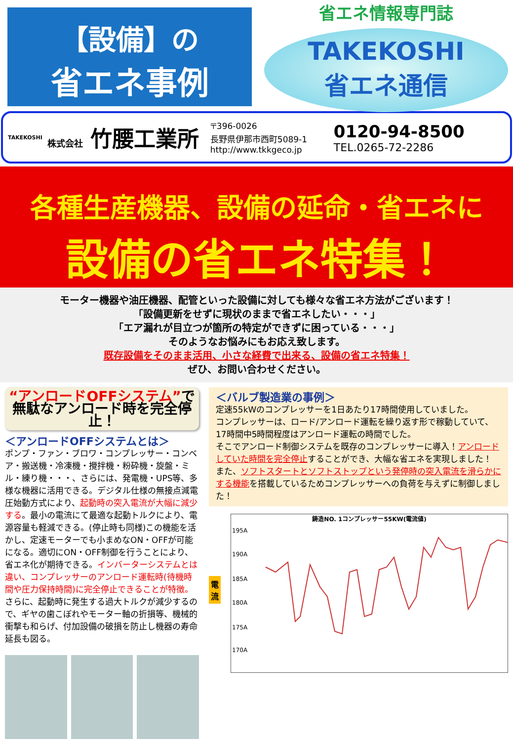【設備】の
省エネ事例
省エネ情報専門誌
TAKEKOSHI
省エネ通信
TAKEKOSHI
株式会社 竹腰工業所
〒396-0026
長野県伊那市西町5089-1
http://www.tkkgeco.jp
0120-94-8500
TEL.0265-72-2286
各種生産機器、設備の延命・省エネに
設備の省エネ特集！
モーター機器や油圧機器、配管といった設備に対しても様々な省エネ方法がございます！
「設備更新をせずに現状のままで省エネしたい・・・」
「エア漏れが目立つが箇所の特定ができずに困っている・・・」
そのようなお悩みにもお応え致します。
既存設備をそのまま活用、小さな経費で出来る、設備の省エネ特集！
ぜひ、お問い合わせください。
“アンロードOFFシステム”で
無駄なアンロード時を完全停止！
＜アンロードOFFシステムとは＞
ポンプ・ファン・ブロワ・コンプレッサー・コンベア・搬送機・冷凍機・攪拌機・粉砕機・旋盤・ミル・練り機・・・、さらには、発電機・UPS等、多様な機器に活用できる。デジタル仕様の無接点減電圧始動方式により、起動時の突入電流が大幅に減少する。最小の電流にて最適な起動トルクにより、電源容量も軽減できる。(停止時も同様)この機能を活かし、定速モーターでも小まめなON・OFFが可能になる。適切にON・OFF制御を行うことにより、省エネ化が期待できる。インバーターシステムとは違い、コンプレッサーのアンロード運転時(待機時間や圧力保持時間)に完全停止できることが特徴。さらに、起動時に発生する過大トルクが減少するので、ギヤの歯こぼれやモーター軸の折損等、機械的衝撃も和らげ、付加設備の破損を防止し機器の寿命延長も図る。
＜バルブ製造業の事例＞
定速55kWのコンプレッサーを1日あたり17時間使用していました。
コンプレッサーは、ロード/アンロード運転を繰り返す形で稼動していて、17時間中5時間程度はアンロード運転の時間でした。
そこでアンロード制御システムを既存のコンプレッサーに導入！アンロードしていた時間を完全停止することができ、大幅な省エネを実現しました！
また、ソフトスタートとソフトストップという発停時の突入電流を滑らかにする機能を搭載しているためコンプレッサーへの負荷を与えずに制御しました！
電流
鋳造NO. 1コンプレッサー55KW(電流値)
195A
190A
185A
180A
175A
170A